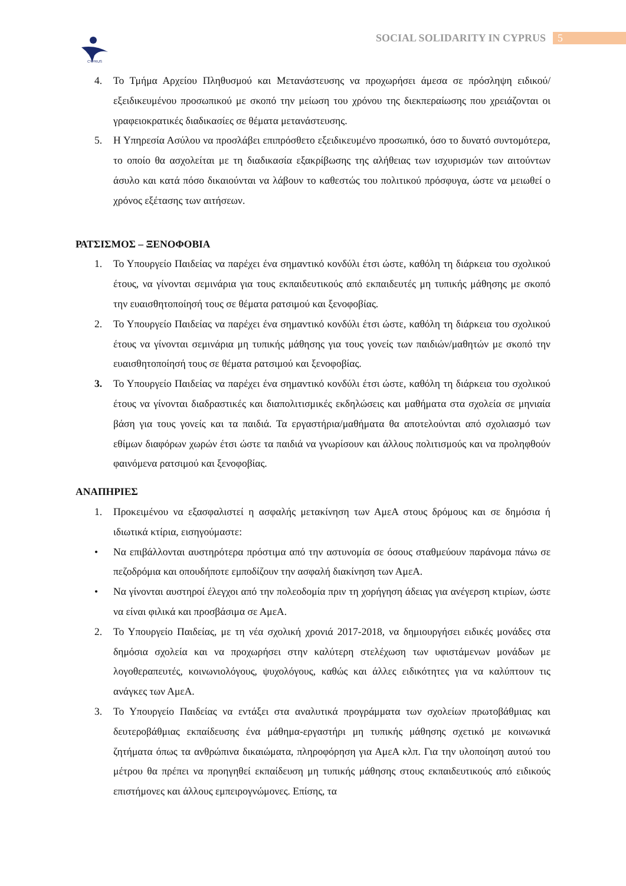CYPRUS
SOCIAL SOLIDARITY IN CYPRUS 5
4. Το Τμήμα Αρχείου Πληθυσμού και Μετανάστευσης να προχωρήσει άμεσα σε πρόσληψη ειδικού/εξειδικευμένου προσωπικού με σκοπό την μείωση του χρόνου της διεκπεραίωσης που χρειάζονται οι γραφειοκρατικές διαδικασίες σε θέματα μετανάστευσης.
5. Η Υπηρεσία Ασύλου να προσλάβει επιπρόσθετο εξειδικευμένο προσωπικό, όσο το δυνατό συντομότερα, το οποίο θα ασχολείται με τη διαδικασία εξακρίβωσης της αλήθειας των ισχυρισμών των αιτούντων άσυλο και κατά πόσο δικαιούνται να λάβουν το καθεστώς του πολιτικού πρόσφυγα, ώστε να μειωθεί ο χρόνος εξέτασης των αιτήσεων.
ΡΑΤΣΙΣΜΟΣ – ΞΕΝΟΦΟΒΙΑ
1. Το Υπουργείο Παιδείας να παρέχει ένα σημαντικό κονδύλι έτσι ώστε, καθόλη τη διάρκεια του σχολικού έτους, να γίνονται σεμινάρια για τους εκπαιδευτικούς από εκπαιδευτές μη τυπικής μάθησης με σκοπό την ευαισθητοποίησή τους σε θέματα ρατσιμού και ξενοφοβίας.
2. Το Υπουργείο Παιδείας να παρέχει ένα σημαντικό κονδύλι έτσι ώστε, καθόλη τη διάρκεια του σχολικού έτους να γίνονται σεμινάρια μη τυπικής μάθησης για τους γονείς των παιδιών/μαθητών με σκοπό την ευαισθητοποίησή τους σε θέματα ρατσιμού και ξενοφοβίας.
3. Το Υπουργείο Παιδείας να παρέχει ένα σημαντικό κονδύλι έτσι ώστε, καθόλη τη διάρκεια του σχολικού έτους να γίνονται διαδραστικές και διαπολιτισμικές εκδηλώσεις και μαθήματα στα σχολεία σε μηνιαία βάση για τους γονείς και τα παιδιά. Τα εργαστήρια/μαθήματα θα αποτελούνται από σχολιασμό των εθίμων διαφόρων χωρών έτσι ώστε τα παιδιά να γνωρίσουν και άλλους πολιτισμούς και να προληφθούν φαινόμενα ρατσιμού και ξενοφοβίας.
ΑΝΑΠΗΡΙΕΣ
1. Προκειμένου να εξασφαλιστεί η ασφαλής μετακίνηση των ΑμεΑ στους δρόμους και σε δημόσια ή ιδιωτικά κτίρια, εισηγούμαστε:
• Να επιβάλλονται αυστηρότερα πρόστιμα από την αστυνομία σε όσους σταθμεύουν παράνομα πάνω σε πεζοδρόμια και οπουδήποτε εμποδίζουν την ασφαλή διακίνηση των ΑμεΑ.
• Να γίνονται αυστηροί έλεγχοι από την πολεοδομία πριν τη χορήγηση άδειας για ανέγερση κτιρίων, ώστε να είναι φιλικά και προσβάσιμα σε ΑμεΑ.
2. Το Υπουργείο Παιδείας, με τη νέα σχολική χρονιά 2017-2018, να δημιουργήσει ειδικές μονάδες στα δημόσια σχολεία και να προχωρήσει στην καλύτερη στελέχωση των υφιστάμενων μονάδων με λογοθεραπευτές, κοινωνιολόγους, ψυχολόγους, καθώς και άλλες ειδικότητες για να καλύπτουν τις ανάγκες των ΑμεΑ.
3. Το Υπουργείο Παιδείας να εντάξει στα αναλυτικά προγράμματα των σχολείων πρωτοβάθμιας και δευτεροβάθμιας εκπαίδευσης ένα μάθημα-εργαστήρι μη τυπικής μάθησης σχετικό με κοινωνικά ζητήματα όπως τα ανθρώπινα δικαιώματα, πληροφόρηση για ΑμεΑ κλπ. Για την υλοποίηση αυτού του μέτρου θα πρέπει να προηγηθεί εκπαίδευση μη τυπικής μάθησης στους εκπαιδευτικούς από ειδικούς επιστήμονες και άλλους εμπειρογνώμονες. Επίσης, τα